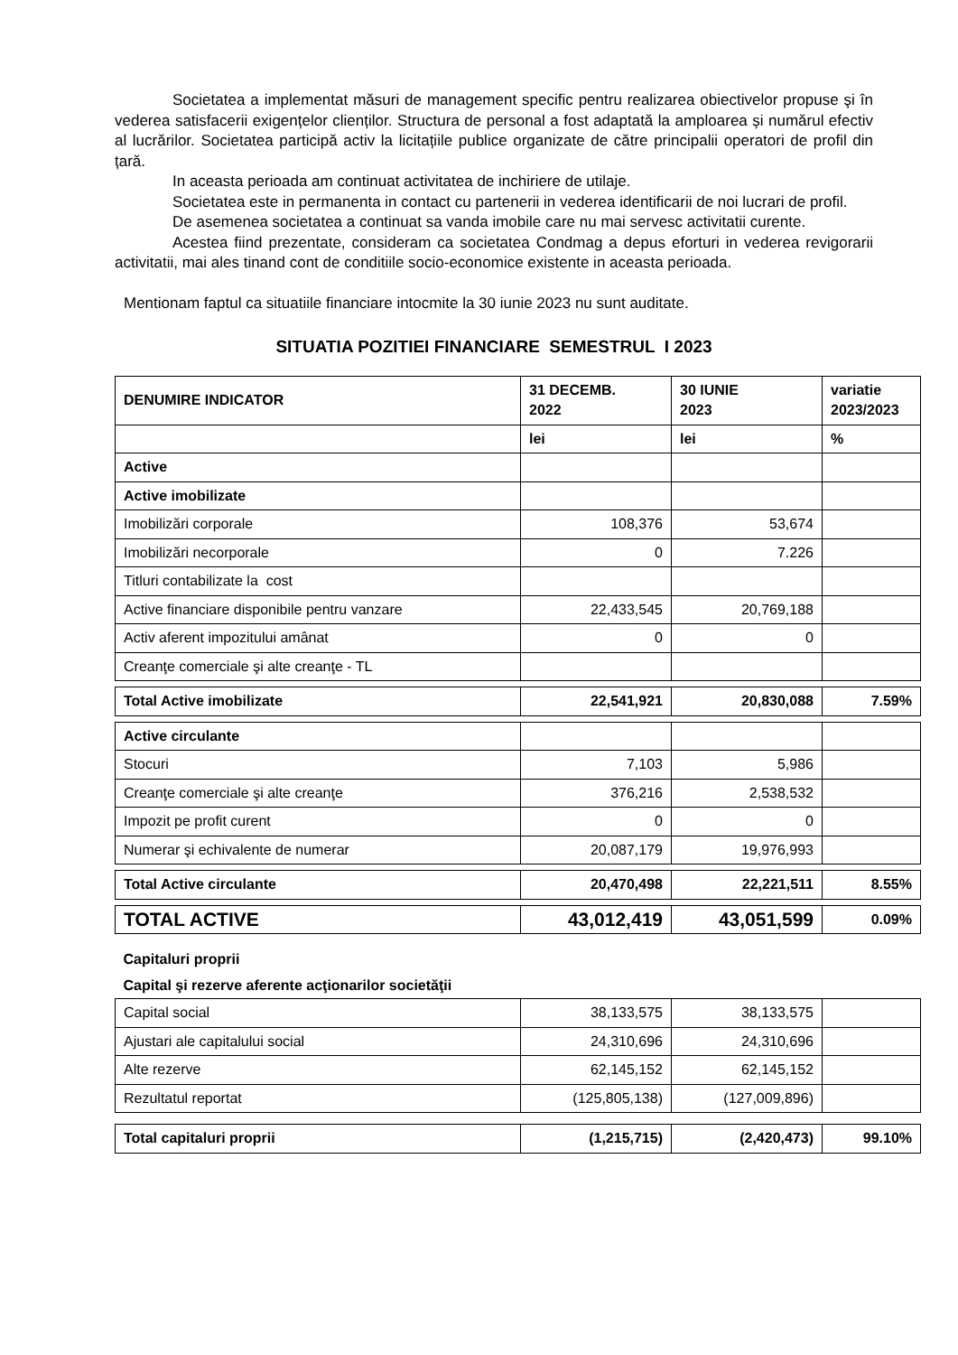Societatea a implementat măsuri de management specific pentru realizarea obiectivelor propuse şi în vederea satisfacerii exigențelor clienților. Structura de personal a fost adaptată la amploarea și numărul efectiv al lucrărilor. Societatea participă activ la licitațiile publice organizate de către principalii operatori de profil din țară.
In aceasta perioada am continuat activitatea de inchiriere de utilaje.
Societatea este in permanenta in contact cu partenerii in vederea identificarii de noi lucrari de profil.
De asemenea societatea a continuat sa vanda imobile care nu mai servesc activitatii curente.
Acestea fiind prezentate, consideram ca societatea Condmag a depus eforturi in vederea revigorarii activitatii, mai ales tinand cont de conditiile socio-economice existente in aceasta perioada.
Mentionam faptul ca situatiile financiare intocmite la 30 iunie 2023 nu sunt auditate.
SITUATIA POZITIEI FINANCIARE SEMESTRUL I 2023
| DENUMIRE INDICATOR | 31 DECEMB. 2022 | 30 IUNIE 2023 | variatie 2023/2023 |
| --- | --- | --- | --- |
| | lei | lei | % |
| Active | | | |
| Active imobilizate | | | |
| Imobilizări corporale | 108,376 | 53,674 | |
| Imobilizări necorporale | 0 | 7.226 | |
| Titluri contabilizate la cost | | | |
| Active financiare disponibile pentru vanzare | 22,433,545 | 20,769,188 | |
| Activ aferent impozitului amânat | 0 | 0 | |
| Creanţe comerciale şi alte creanţe - TL | | | |
| Total Active imobilizate | 22,541,921 | 20,830,088 | 7.59% |
| Active circulante | | | |
| Stocuri | 7,103 | 5,986 | |
| Creanţe comerciale şi alte creanţe | 376,216 | 2,538,532 | |
| Impozit pe profit curent | 0 | 0 | |
| Numerar şi echivalente de numerar | 20,087,179 | 19,976,993 | |
| Total Active circulante | 20,470,498 | 22,221,511 | 8.55% |
| TOTAL ACTIVE | 43,012,419 | 43,051,599 | 0.09% |
| Capitaluri proprii | | | |
| Capital şi rezerve aferente acţionarilor societăţii | | | |
| Capital social | 38,133,575 | 38,133,575 | |
| Ajustari ale capitalului social | 24,310,696 | 24,310,696 | |
| Alte rezerve | 62,145,152 | 62,145,152 | |
| Rezultatul reportat | (125,805,138) | (127,009,896) | |
| Total capitaluri proprii | (1,215,715) | (2,420,473) | 99.10% |